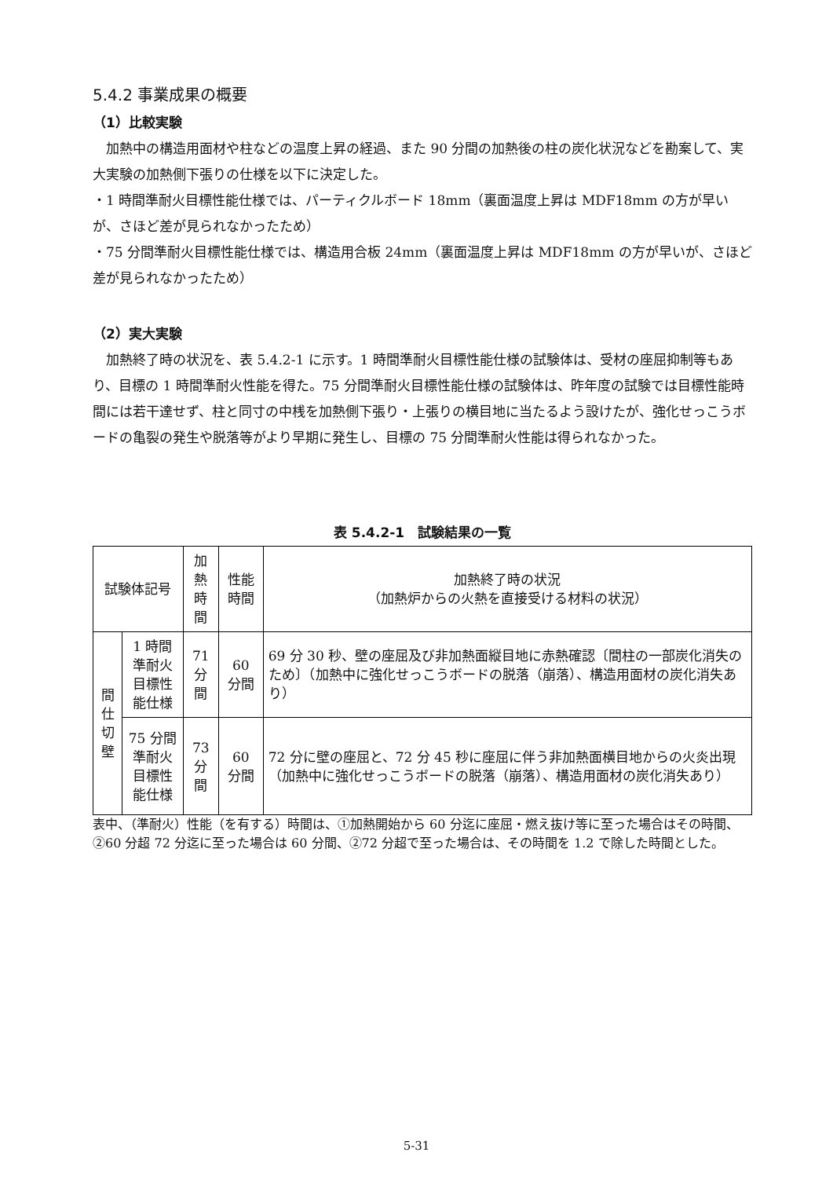5.4.2 事業成果の概要
（1）比較実験
　加熱中の構造用面材や柱などの温度上昇の経過、また 90 分間の加熱後の柱の炭化状況などを勘案して、実大実験の加熱側下張りの仕様を以下に決定した。
・1 時間準耐火目標性能仕様では、パーティクルボード 18mm（裏面温度上昇は MDF18mm の方が早いが、さほど差が見られなかったため）
・75 分間準耐火目標性能仕様では、構造用合板 24mm（裏面温度上昇は MDF18mm の方が早いが、さほど差が見られなかったため）
（2）実大実験
　加熱終了時の状況を、表 5.4.2-1 に示す。1 時間準耐火目標性能仕様の試験体は、受材の座屈抑制等もあり、目標の 1 時間準耐火性能を得た。75 分間準耐火目標性能仕様の試験体は、昨年度の試験では目標性能時間には若干達せず、柱と同寸の中桟を加熱側下張り・上張りの横目地に当たるよう設けたが、強化せっこうボードの亀裂の発生や脱落等がより早期に発生し、目標の 75 分間準耐火性能は得られなかった。
表 5.4.2-1　試験結果の一覧
| 試験体記号 | | 加熱 時間 | 性能時間 | 加熱終了時の状況 （加熱炉からの火熱を直接受ける材料の状況） |
| --- | --- | --- | --- | --- |
| 間 仕 切 壁 | 1 時間準耐火 目標性能仕様 | 71 分 間 | 60 分間 | 69 分 30 秒、壁の座屈及び非加熱面縦目地に赤熱確認〔間柱の一部炭化消失のため〕（加熱中に強化せっこうボードの脱落（崩落）、構造用面材の炭化消失あり） |
| | 75 分間準耐火 目標性能仕様 | 73 分 間 | 60 分間 | 72 分に壁の座屈と、72 分 45 秒に座屈に伴う非加熱面横目地からの火炎出現（加熱中に強化せっこうボードの脱落（崩落）、構造用面材の炭化消失あり） |
表中、（準耐火）性能（を有する）時間は、①加熱開始から 60 分迄に座屈・燃え抜け等に至った場合はその時間、②60 分超 72 分迄に至った場合は 60 分間、②72 分超で至った場合は、その時間を 1.2 で除した時間とした。
5-31